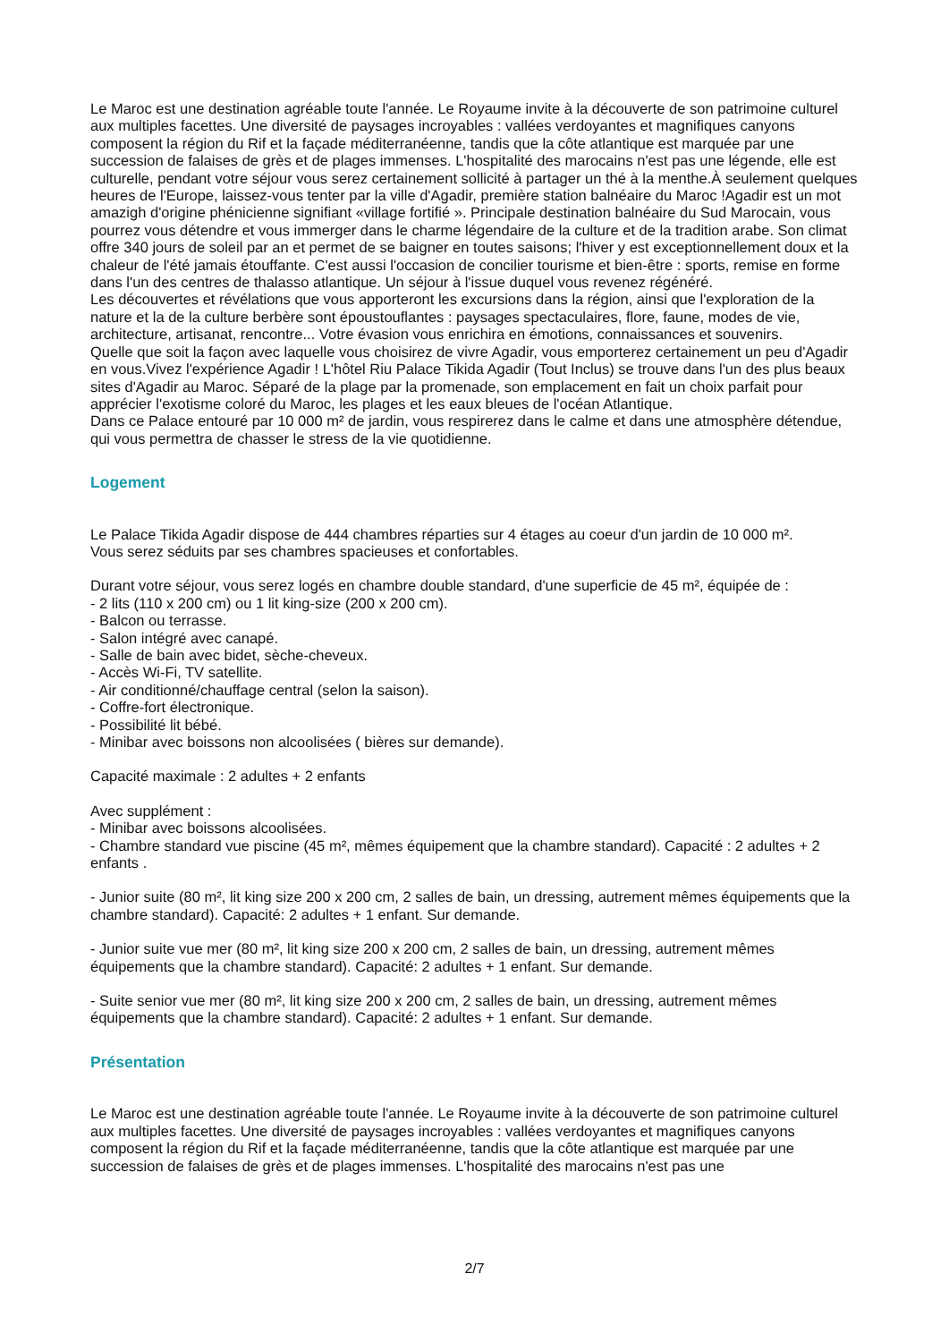Le Maroc est une destination agréable toute l'année. Le Royaume invite à la découverte de son patrimoine culturel aux multiples facettes. Une diversité de paysages incroyables : vallées verdoyantes et magnifiques canyons composent la région du Rif et la façade méditerranéenne, tandis que la côte atlantique est marquée par une succession de falaises de grès et de plages immenses. L'hospitalité des marocains n'est pas une légende, elle est culturelle, pendant votre séjour vous serez certainement sollicité à partager un thé à la menthe.À seulement quelques heures de l'Europe, laissez-vous tenter par la ville d'Agadir, première station balnéaire du Maroc !Agadir est un mot amazigh d'origine phénicienne signifiant «village fortifié ». Principale destination balnéaire du Sud Marocain, vous pourrez vous détendre et vous immerger dans le charme légendaire de la culture et de la tradition arabe. Son climat offre 340 jours de soleil par an et permet de se baigner en toutes saisons; l'hiver y est exceptionnellement doux et la chaleur de l'été jamais étouffante. C'est aussi l'occasion de concilier tourisme et bien-être : sports, remise en forme dans l'un des centres de thalasso atlantique. Un séjour à l'issue duquel vous revenez régénéré.
Les découvertes et révélations que vous apporteront les excursions dans la région, ainsi que l'exploration de la nature et la de la culture berbère sont époustouflantes : paysages spectaculaires, flore, faune, modes de vie, architecture, artisanat, rencontre... Votre évasion vous enrichira en émotions, connaissances et souvenirs.
Quelle que soit la façon avec laquelle vous choisirez de vivre Agadir, vous emporterez certainement un peu d'Agadir en vous.Vivez l'expérience Agadir ! L'hôtel Riu Palace Tikida Agadir (Tout Inclus) se trouve dans l'un des plus beaux sites d'Agadir au Maroc. Séparé de la plage par la promenade, son emplacement en fait un choix parfait pour apprécier l'exotisme coloré du Maroc, les plages et les eaux bleues de l'océan Atlantique.
Dans ce Palace entouré par 10 000 m² de jardin, vous respirerez dans le calme et dans une atmosphère détendue, qui vous permettra de chasser le stress de la vie quotidienne.
Logement
Le Palace Tikida Agadir dispose de 444 chambres réparties sur 4 étages au coeur d'un jardin de 10 000 m².
Vous serez séduits par ses chambres spacieuses et confortables.
Durant votre séjour, vous serez logés en chambre double standard, d'une superficie de 45 m², équipée de :
- 2 lits (110 x 200 cm) ou 1 lit king-size (200 x 200 cm).
- Balcon ou terrasse.
- Salon intégré avec canapé.
- Salle de bain avec bidet, sèche-cheveux.
- Accès Wi-Fi, TV satellite.
- Air conditionné/chauffage central (selon la saison).
- Coffre-fort électronique.
- Possibilité lit bébé.
- Minibar avec boissons non alcoolisées ( bières sur demande).
Capacité maximale : 2 adultes + 2 enfants
Avec supplément :
- Minibar avec boissons alcoolisées.
- Chambre standard vue piscine (45 m², mêmes équipement que la chambre standard). Capacité : 2 adultes + 2 enfants .
- Junior suite (80 m², lit king size 200 x 200 cm, 2 salles de bain, un dressing, autrement mêmes équipements que la chambre standard). Capacité: 2 adultes + 1 enfant. Sur demande.
- Junior suite vue mer (80 m², lit king size 200 x 200 cm, 2 salles de bain, un dressing, autrement mêmes équipements que la chambre standard). Capacité: 2 adultes + 1 enfant. Sur demande.
- Suite senior vue mer (80 m², lit king size 200 x 200 cm, 2 salles de bain, un dressing, autrement mêmes équipements que la chambre standard). Capacité: 2 adultes + 1 enfant. Sur demande.
Présentation
Le Maroc est une destination agréable toute l'année. Le Royaume invite à la découverte de son patrimoine culturel aux multiples facettes. Une diversité de paysages incroyables : vallées verdoyantes et magnifiques canyons composent la région du Rif et la façade méditerranéenne, tandis que la côte atlantique est marquée par une succession de falaises de grès et de plages immenses. L'hospitalité des marocains n'est pas une
2/7